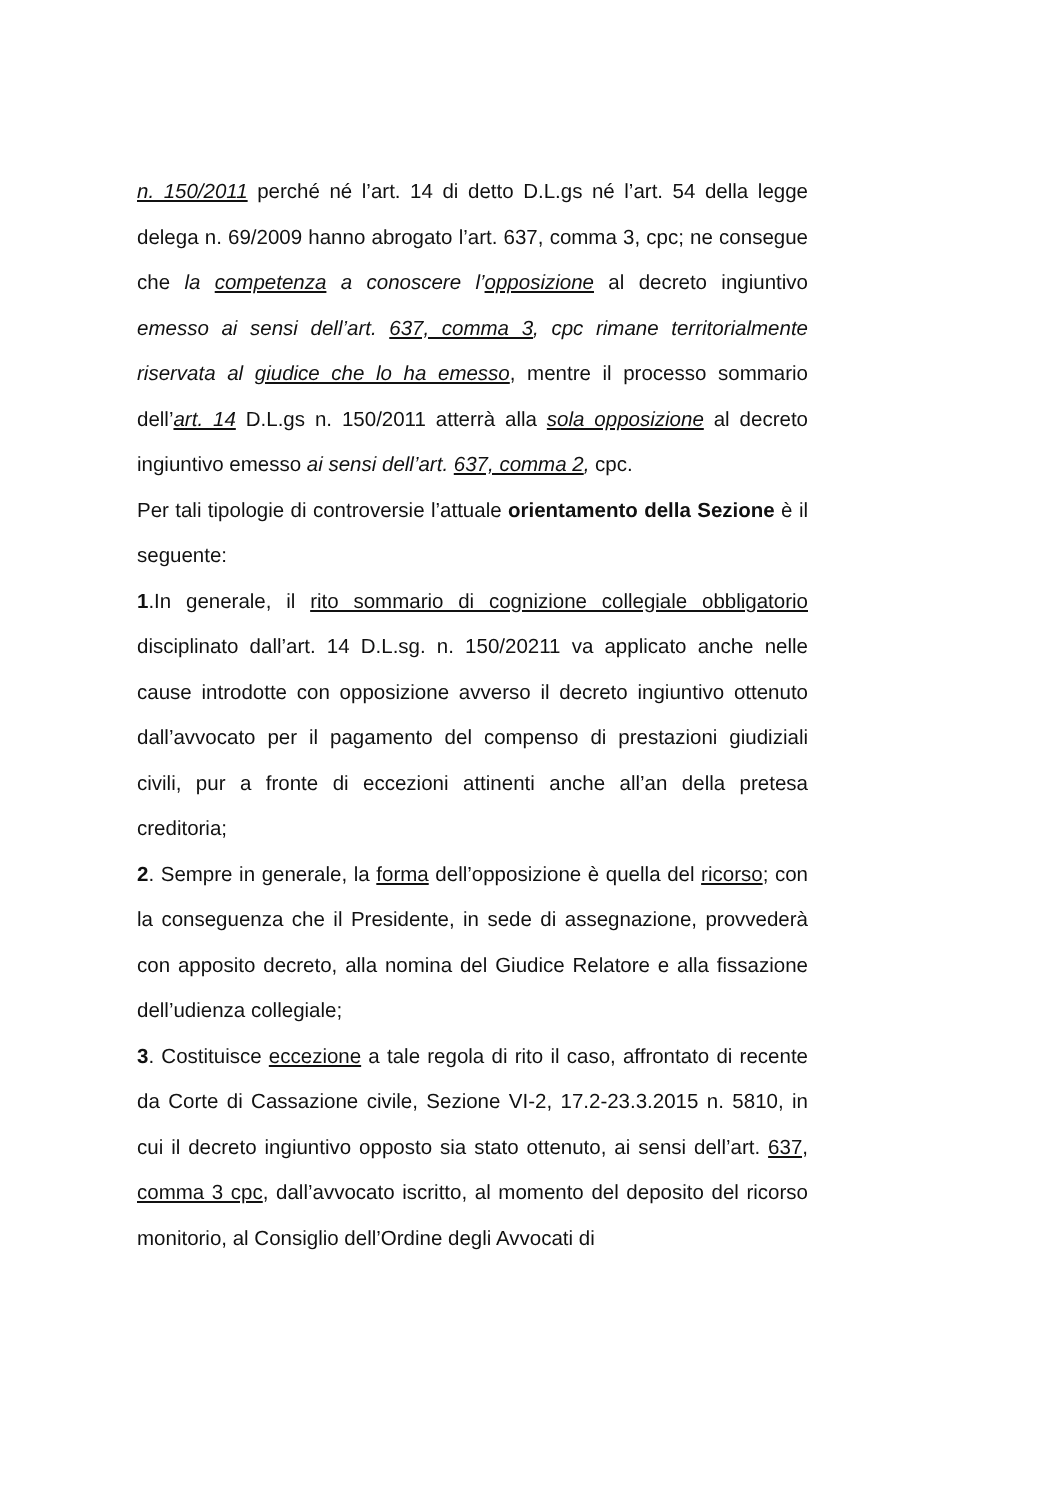n. 150/2011 perché né l’art. 14 di detto D.L.gs né l’art. 54 della legge delega n. 69/2009 hanno abrogato l’art. 637, comma 3, cpc; ne consegue che la competenza a conoscere l’opposizione al decreto ingiuntivo emesso ai sensi dell’art. 637, comma 3, cpc rimane territorialmente riservata al giudice che lo ha emesso, mentre il processo sommario dell’art. 14 D.L.gs n. 150/2011 atterrà alla sola opposizione al decreto ingiuntivo emesso ai sensi dell’art. 637, comma 2, cpc.
Per tali tipologie di controversie l’attuale orientamento della Sezione è il seguente:
1.In generale, il rito sommario di cognizione collegiale obbligatorio disciplinato dall’art. 14 D.L.sg. n. 150/20211 va applicato anche nelle cause introdotte con opposizione avverso il decreto ingiuntivo ottenuto dall’avvocato per il pagamento del compenso di prestazioni giudiziali civili, pur a fronte di eccezioni attinenti anche all’an della pretesa creditoria;
2. Sempre in generale, la forma dell’opposizione è quella del ricorso; con la conseguenza che il Presidente, in sede di assegnazione, provvederà con apposito decreto, alla nomina del Giudice Relatore e alla fissazione dell’udienza collegiale;
3. Costituisce eccezione a tale regola di rito il caso, affrontato di recente da Corte di Cassazione civile, Sezione VI-2, 17.2-23.3.2015 n. 5810, in cui il decreto ingiuntivo opposto sia stato ottenuto, ai sensi dell’art. 637, comma 3 cpc, dall’avvocato iscritto, al momento del deposito del ricorso monitorio, al Consiglio dell’Ordine degli Avvocati di